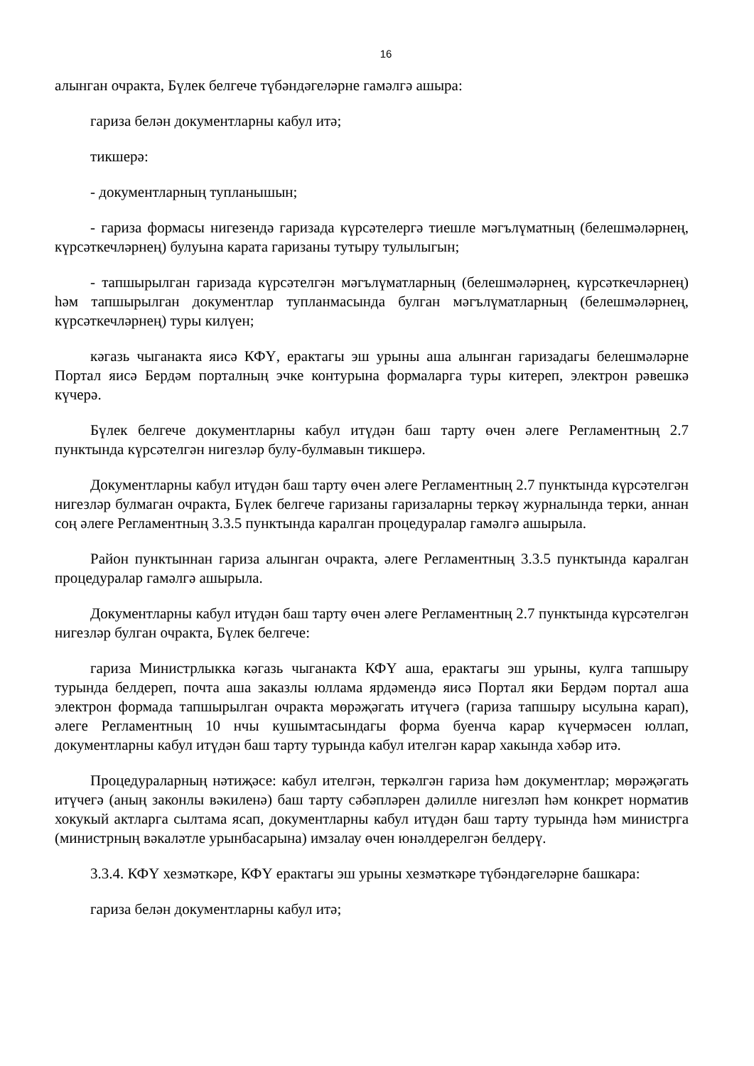16
алынган очракта, Бүлек белгече түбәндәгеләрне гамәлгә ашыра:
гариза белән документларны кабул итә;
тикшерә:
- документларның тупланышын;
- гариза формасы нигезендә гаризада күрсәтелергә тиешле мәгълүматның (белешмәләрнең, күрсәткечләрнең) булуына карата гаризаны тутыру тулылыгын;
- тапшырылган гаризада күрсәтелгән мәгълүматларның (белешмәләрнең, күрсәткечләрнең) һәм тапшырылган документлар тупланмасында булган мәгълүматларның (белешмәләрнең, күрсәткечләрнең) туры килүен;
кәгазь чыганакта яисә КФҮ, ерактагы эш урыны аша алынган гаризадагы белешмәләрне Портал яисә Бердәм порталның эчке контурына формаларга туры китереп, электрон рәвешкә күчерә.
Бүлек белгече документларны кабул итүдән баш тарту өчен әлеге Регламентның 2.7 пунктында күрсәтелгән нигезләр булу-булмавын тикшерә.
Документларны кабул итүдән баш тарту өчен әлеге Регламентның 2.7 пунктында күрсәтелгән нигезләр булмаган очракта, Бүлек белгече гаризаны гаризаларны теркәү журналында терки, аннан соң әлеге Регламентның 3.3.5 пунктында каралган процедуралар гамәлгә ашырыла.
Район пунктыннан гариза алынган очракта, әлеге Регламентның 3.3.5 пунктында каралган процедуралар гамәлгә ашырыла.
Документларны кабул итүдән баш тарту өчен әлеге Регламентның 2.7 пунктында күрсәтелгән нигезләр булган очракта, Бүлек белгече:
гариза Министрлыкка кәгазь чыганакта КФҮ аша, ерактагы эш урыны, кулга тапшыру турында белдереп, почта аша заказлы юллама ярдәмендә яисә Портал яки Бердәм портал аша электрон формада тапшырылган очракта мөрәҗәгать итүчегә (гариза тапшыру ысулына карап), әлеге Регламентның 10 нчы кушымтасындагы форма буенча карар күчермәсен юллап, документларны кабул итүдән баш тарту турында кабул ителгән карар хакында хәбәр итә.
Процедураларның нәтиҗәсе: кабул ителгән, теркәлгән гариза һәм документлар; мөрәҗәгать итүчегә (аның законлы вәкиленә) баш тарту сәбәпләрен дәлилле нигезләп һәм конкрет норматив хокукый актларга сылтама ясап, документларны кабул итүдән баш тарту турында һәм министрга (министрның вәкаләтле урынбасарына) имзалау өчен юнәлдерелгән белдерү.
3.3.4. КФҮ хезмәткәре, КФҮ ерактагы эш урыны хезмәткәре түбәндәгеләрне башкара:
гариза белән документларны кабул итә;